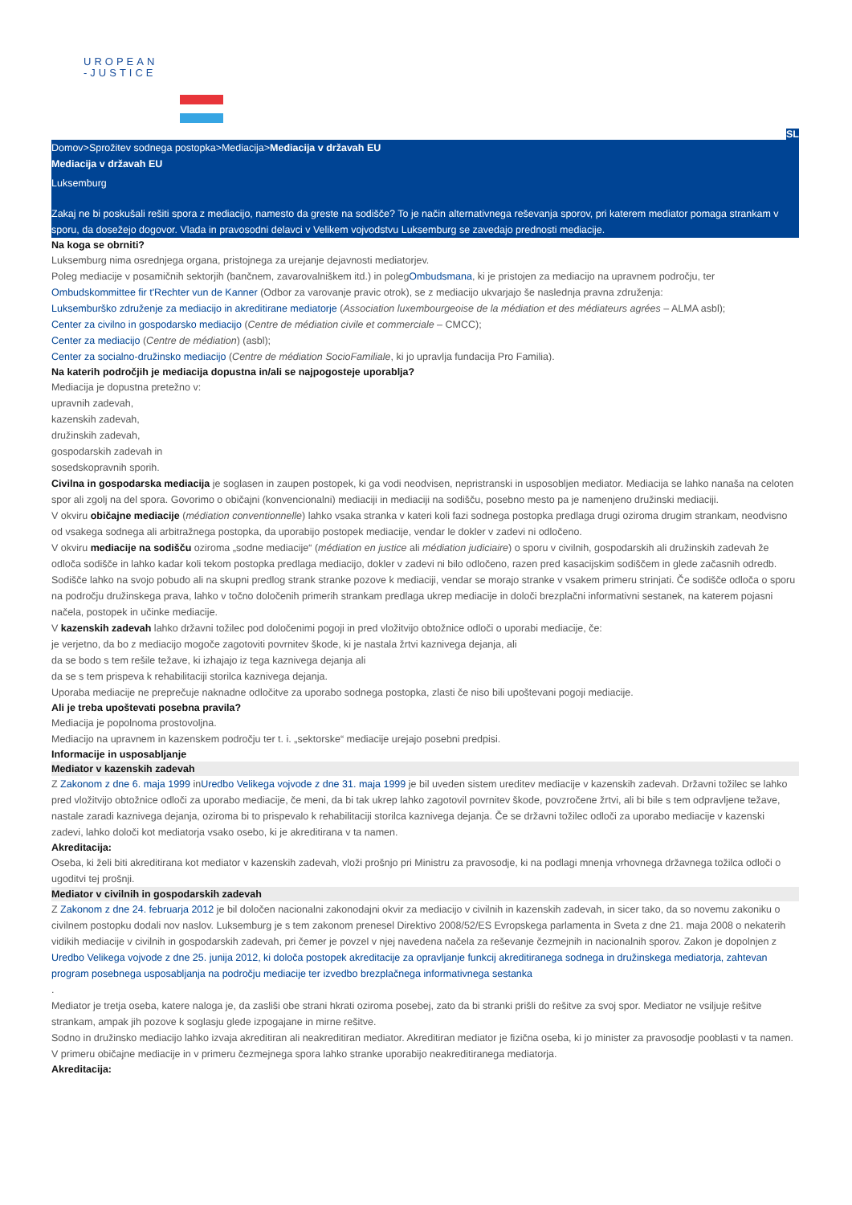UROPEAN
-JUSTICE
SL
Domov>Sprožitev sodnega postopka>Mediacija>Mediacija v državah EU
Mediacija v državah EU
Luksemburg
Zakaj ne bi poskušali rešiti spora z mediacijo, namesto da greste na sodišče? To je način alternativnega reševanja sporov, pri katerem mediator pomaga strankam v sporu, da dosežejo dogovor. Vlada in pravosodni delavci v Velikem vojvodstvu Luksemburg se zavedajo prednosti mediacije.
Na koga se obrniti?
Luksemburg nima osrednjega organa, pristojnega za urejanje dejavnosti mediatorjev.
Poleg mediacije v posamičnih sektorjih (bančnem, zavarovalniškem itd.) in polegOmbudsmana, ki je pristojen za mediacijo na upravnem področju, ter Ombudskommittee fir t'Rechter vun de Kanner (Odbor za varovanje pravic otrok), se z mediacijo ukvarjajo še naslednja pravna združenja:
Luksemburško združenje za mediacijo in akreditirane mediatorje (Association luxembourgeoise de la médiation et des médiateurs agrées – ALMA asbl);
Center za civilno in gospodarsko mediacijo (Centre de médiation civile et commerciale – CMCC);
Center za mediacijo (Centre de médiation) (asbl);
Center za socialno-družinsko mediacijo (Centre de médiation SocioFamiliale, ki jo upravlja fundacija Pro Familia).
Na katerih področjih je mediacija dopustna in/ali se najpogosteje uporablja?
Mediacija je dopustna pretežno v:
upravnih zadevah,
kazenskih zadevah,
družinskih zadevah,
gospodarskih zadevah in
sosedskopravnih sporih.
Civilna in gospodarska mediacija je soglasen in zaupen postopek, ki ga vodi neodvisen, nepristranski in usposobljen mediator. Mediacija se lahko nanaša na celoten spor ali zgolj na del spora. Govorimo o običajni (konvencionalni) mediaciji in mediaciji na sodišču, posebno mesto pa je namenjeno družinski mediaciji.
V okviru običajne mediacije (médiation conventionnelle) lahko vsaka stranka v kateri koli fazi sodnega postopka predlaga drugi oziroma drugim strankam, neodvisno od vsakega sodnega ali arbitražnega postopka, da uporabijo postopek mediacije, vendar le dokler v zadevi ni odločeno.
V okviru mediacije na sodišču oziroma „sodne mediacije“ (médiation en justice ali médiation judiciaire) o sporu v civilnih, gospodarskih ali družinskih zadevah že odloča sodišče in lahko kadar koli tekom postopka predlaga mediacijo, dokler v zadevi ni bilo odločeno, razen pred kasacijskim sodiščem in glede začasnih odredb. Sodišče lahko na svojo pobudo ali na skupni predlog strank stranke pozove k mediaciji, vendar se morajo stranke v vsakem primeru strinjati. Če sodišče odloča o sporu na področju družinskega prava, lahko v točno določenih primerih strankam predlaga ukrep mediacije in določi brezplačni informativni sestanek, na katerem pojasni načela, postopek in učinke mediacije.
V kazenskih zadevah lahko državni tožilec pod določenimi pogoji in pred vložitvijo obtožnice odloči o uporabi mediacije, če:
je verjetno, da bo z mediacijo mogoče zagotoviti povrnitev škode, ki je nastala žrtvi kaznivega dejanja, ali
da se bodo s tem rešile težave, ki izhajajo iz tega kaznivega dejanja ali
da se s tem prispeva k rehabilitaciji storilca kaznivega dejanja.
Uporaba mediacije ne preprečuje naknadne odločitve za uporabo sodnega postopka, zlasti če niso bili upoštevani pogoji mediacije.
Ali je treba upoštevati posebna pravila?
Mediacija je popolnoma prostovoljna.
Mediacijo na upravnem in kazenskem področju ter t. i. „sektorske“ mediacije urejajo posebni predpisi.
Informacije in usposabljanje
Mediator v kazenskih zadevah
Z Zakonom z dne 6. maja 1999 inUredbo Velikega vojvode z dne 31. maja 1999 je bil uveden sistem ureditev mediacije v kazenskih zadevah. Državni tožilec se lahko pred vložitvijo obtožnice odloči za uporabo mediacije, če meni, da bi tak ukrep lahko zagotovil povrnitev škode, povzročene žrtvi, ali bi bile s tem odpravljene težave, nastale zaradi kaznivega dejanja, oziroma bi to prispevalo k rehabilitaciji storilca kaznivega dejanja. Če se državni tožilec odloči za uporabo mediacije v kazenski zadevi, lahko določi kot mediatorja vsako osebo, ki je akreditirana v ta namen.
Akreditacija:
Oseba, ki želi biti akreditirana kot mediator v kazenskih zadevah, vloži prošnjo pri Ministru za pravosodje, ki na podlagi mnenja vrhovnega državnega tožilca odloči o ugoditvi tej prošnji.
Mediator v civilnih in gospodarskih zadevah
Z Zakonom z dne 24. februarja 2012 je bil določen nacionalni zakonodajni okvir za mediacijo v civilnih in kazenskih zadevah, in sicer tako, da so novemu zakoniku o civilnem postopku dodali nov naslov. Luksemburg je s tem zakonom prenesel Direktivo 2008/52/ES Evropskega parlamenta in Sveta z dne 21. maja 2008 o nekaterih vidikih mediacije v civilnih in gospodarskih zadevah, pri čemer je povzel v njej navedena načela za reševanje čezmejnih in nacionalnih sporov. Zakon je dopolnjen z
Uredbo Velikega vojvode z dne 25. junija 2012, ki določa postopek akreditacije za opravljanje funkcij akreditiranega sodnega in družinskega mediatorja, zahtevan program posebnega usposabljanja na področju mediacije ter izvedbo brezplačnega informativnega sestanka
.
Mediator je tretja oseba, katere naloga je, da zasliši obe strani hkrati oziroma posebej, zato da bi stranki prišli do rešitve za svoj spor. Mediator ne vsiljuje rešitve strankam, ampak jih pozove k soglasju glede izpogajane in mirne rešitve.
Sodno in družinsko mediacijo lahko izvaja akreditiran ali neakreditiran mediator. Akreditiran mediator je fizična oseba, ki jo minister za pravosodje pooblasti v ta namen.
V primeru običajne mediacije in v primeru čezmejnega spora lahko stranke uporabijo neakreditiranega mediatorja.
Akreditacija: